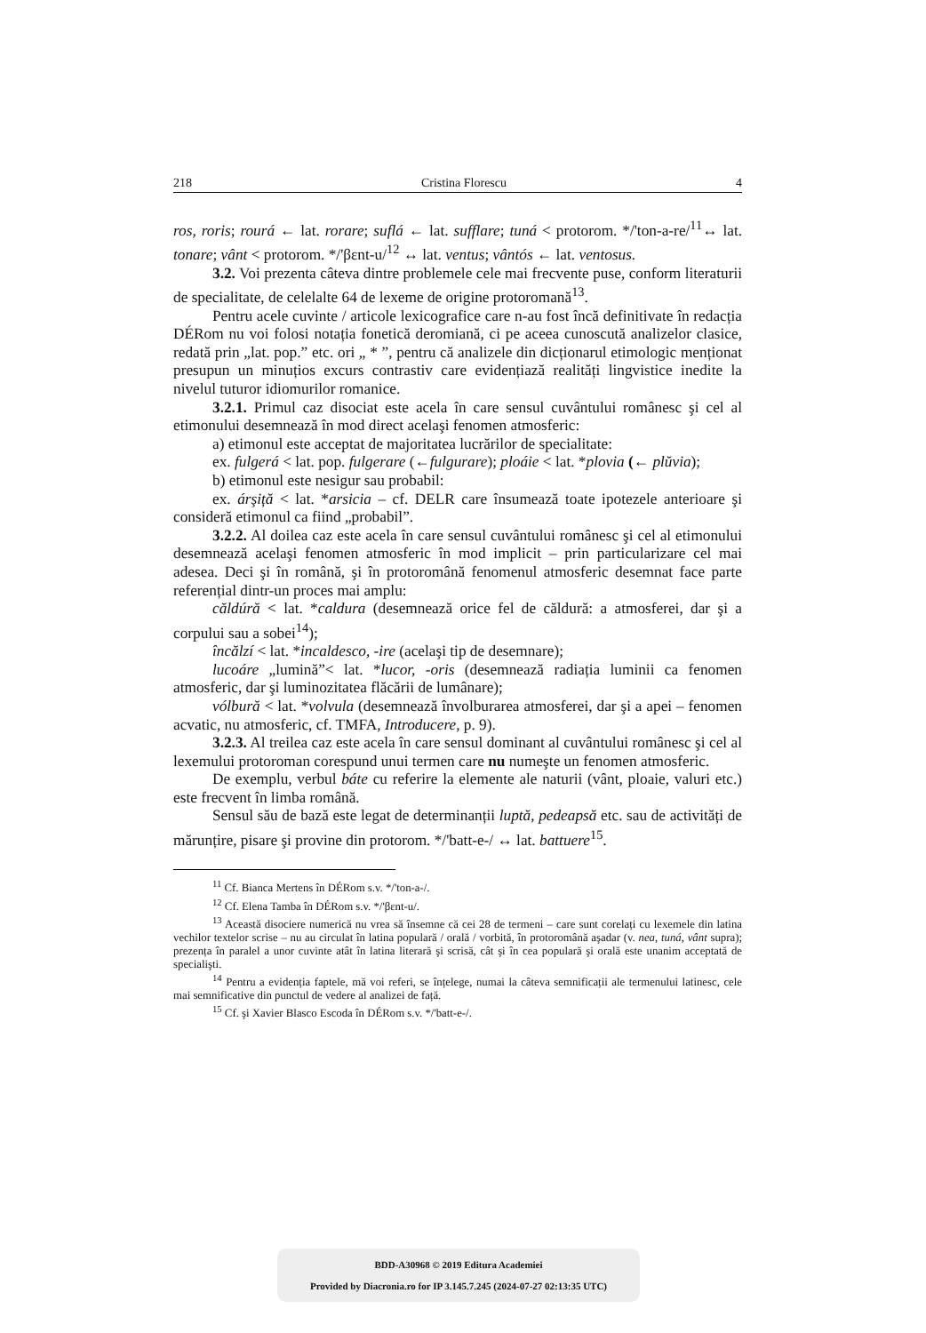218 Cristina Florescu 4
ros, roris; rourá ← lat. rorare; suflá ← lat. sufflare; tuná < protorom. */'ton-a-re/<sup>11</sup>↔ lat. tonare; vânt < protorom. */'βɛnt-u/<sup>12</sup> ↔ lat. ventus; vântós ← lat. ventosus.
3.2. Voi prezenta câteva dintre problemele cele mai frecvente puse, conform literaturii de specialitate, de celelalte 64 de lexeme de origine protoromană<sup>13</sup>.
Pentru acele cuvinte / articole lexicografice care n-au fost încă definitivate în redacția DÉRom nu voi folosi notația fonetică deromiană, ci pe aceea cunoscută analizelor clasice, redată prin „lat. pop.” etc. ori „ * ”, pentru că analizele din dicționarul etimologic menționat presupun un minuțios excurs contrastiv care evidențiază realități lingvistice inedite la nivelul tuturor idiomurilor romanice.
3.2.1. Primul caz disociat este acela în care sensul cuvântului românesc şi cel al etimonului desemnează în mod direct acelaşi fenomen atmosferic:
a) etimonul este acceptat de majoritatea lucrărilor de specialitate:
ex. fulgerá < lat. pop. fulgerare (←fulgurare); ploáie < lat. *plovia (← plŭvia);
b) etimonul este nesigur sau probabil:
ex. árşiță < lat. *arsicia – cf. DELR care însumează toate ipotezele anterioare şi consideră etimonul ca fiind „probabil”.
3.2.2. Al doilea caz este acela în care sensul cuvântului românesc şi cel al etimonului desemnează acelaşi fenomen atmosferic în mod implicit – prin particularizare cel mai adesea. Deci şi în română, şi în protoromână fenomenul atmosferic desemnat face parte referențial dintr-un proces mai amplu:
căldúră < lat. *caldura (desemnează orice fel de căldură: a atmosferei, dar şi a corpului sau a sobei<sup>14</sup>);
încălzí < lat. *incaldesco, -ire (acelaşi tip de desemnare);
lucoáre „lumină”< lat. *lucor, -oris (desemnează radiația luminii ca fenomen atmosferic, dar şi luminozitatea flăcării de lumânare);
vólbură < lat. *volvula (desemnează învolburarea atmosferei, dar şi a apei – fenomen acvatic, nu atmosferic, cf. TMFA, Introducere, p. 9).
3.2.3. Al treilea caz este acela în care sensul dominant al cuvântului românesc şi cel al lexemului protoroman corespund unui termen care nu numeşte un fenomen atmosferic.
De exemplu, verbul báte cu referire la elemente ale naturii (vânt, ploaie, valuri etc.) este frecvent în limba română.
Sensul său de bază este legat de determinanții luptă, pedeapsă etc. sau de activități de mărunțire, pisare şi provine din protorom. */'batt-e-/ ↔ lat. battuere<sup>15</sup>.
<sup>11</sup> Cf. Bianca Mertens în DÉRom s.v. */'ton-a-/.
<sup>12</sup> Cf. Elena Tamba în DÉRom s.v. */'βɛnt-u/.
<sup>13</sup> Această disociere numerică nu vrea să însemne că cei 28 de termeni – care sunt corelați cu lexemele din latina vechilor textelor scrise – nu au circulat în latina populară / orală / vorbită, în protoromână aşadar (v. nea, tuná, vânt supra); prezența în paralel a unor cuvinte atât în latina literară şi scrisă, cât şi în cea populară şi orală este unanim acceptată de specialişti.
<sup>14</sup> Pentru a evidenția faptele, mă voi referi, se înțelege, numai la câteva semnificații ale termenului latinesc, cele mai semnificative din punctul de vedere al analizei de față.
<sup>15</sup> Cf. şi Xavier Blasco Escoda în DÉRom s.v. */'batt-e-/.
BDD-A30968 © 2019 Editura Academiei
Provided by Diacronia.ro for IP 3.145.7.245 (2024-07-27 02:13:35 UTC)